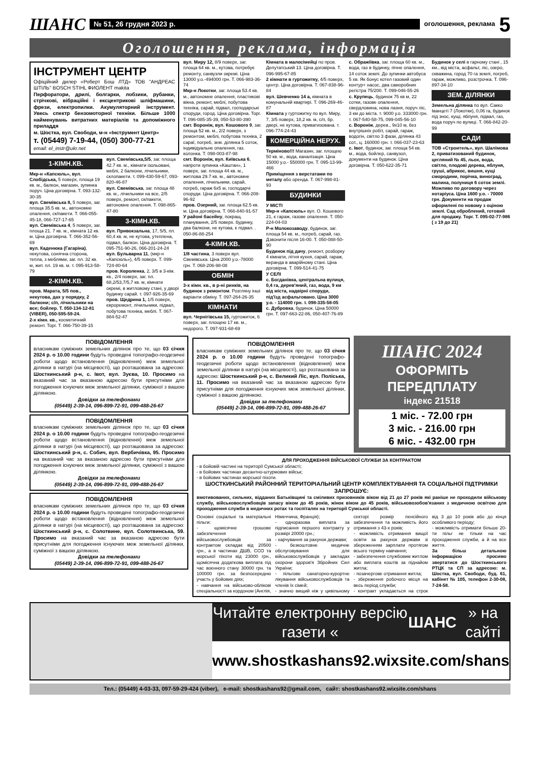ШАНС
№ 51, 26 грудня 2023 р. оголошення, реклама 5
Оголошення, реклама, інформація
ІНСТРУМЕНТ ЦЕНТР
Офіційний дилер «Роберт Бош ЛТД» ТОВ "АНДРЕАС ШТІЛЬ" BOSCH STIHL ФИОЛЕНТ makita
Перфоратори, дрилі, болгарки, лобзики, рубанки, стрічкові, вібраційні і ексцентрикові шліфмашини, фрези, електропилки. Акумуляторний інструмент. Увесь спектр бензомоторної техніки. Більше 1000 найменувань витратних матеріалів та допоміжного приладдя
м. Шостка, вул. Свободи, м-н «Інструмент Центр»
т. (05449) 7-19-44, (050) 300-77-21
email: el_instr@ukr.net
1-КІМН.КВ.
Мкр-н «Капсюль», вул. Слобідська, 5 поверх, площа 19 кв. м., балкон, магазин, зупинка поруч. Ціна договірна. Т. 093-132-30-35
вул. Свемівська 8, 5 поверх, заг. площа 35.5 кв. м., автономне опалення, ск/пакети. Т. 066-055-45-18, 066-727-17-65
вул. Свемівська 4, 5 поверх, заг. площа 21. 7 кв. м., кімната 12 кв. м. Ціна договірна. Т. 066-352-56-69
вул. Каденюка (Гагаріна), некутова, сонячна сторона, тепла, з меблями, заг. пл. 32 кв. м, жит. пл. 19 кв. м. т. 095-913-58-79
2-КІМН.КВ.
пров. Марата, 5/5 пов., некутова, дах у порядку, 2 балкони; с/п, лічильники на все; бойлер. Т. 050-134-12-81 (VIBER), 050-595-59-24.
2-х кімн. кв., косметичний ремонт. Торг. Т. 066-750-39-15
вул. Свемівська,5/5, заг. площа 42.7 кв. м., кімнати ізольовані, меблі, 2 балкони, лічильники, склопакети. т. 099-430-59-67, 093-820-46-87
вул. Свемівська, заг. площа 48 кв. м., лічильники на все, 2/5 поверх, ремонт, ск/пакети, автономне опалення. Т. 098-865-47-80
3-КІМН.КВ.
вул. Привокзальна, 17, 5/5, пл. 60,4 кв. м, не кутова, утеплена, підвал, балкон. Ціна договірна. Т. 095-751-90-26, 066-201-24-24
вул. Бульварна 11, (мкр-н «Капсюль»), 4/5 поверх. Т. 099-724-80-64
пров. Короленка, 2, 3/5 в 3-кім. кв., 2/4 поверх, заг. пл. 68,2/53,7/5,7 кв. м, кімнати окремі, в житловому стані, у дворі будинку сарай. т. 097-926-35-69
пров. Щедрина 1, 1/5 поверх, євроремонт, лічильники, підвал, побутова техніка, меблі. Т. 067-884-52-47
вул. Миру 12, 8/9 поверх, заг. площа 64 кв. м., кутова, потребує ремонту, санвузли окремі. Ціна 13000 у.о.-494000 грн. Т. 066-983-36-74
Мкр-н Локотки, заг. площа 53.4 кв. м., автономне опалення, пластикові вікна, ремонт, меблі, побутова техніка, сарай, підвал, господарські споруди, город. Ціна договірна. Торг. Т. 096-085-35-39, 050-53-80-390
смт. Вороніж, вул. Кошового 9, заг. площа 52 кв. м., 2/2 поверх, з ремонтом, меблі, побутова техніка, 2 сараї, погреб, зем. ділянка 5 соток, індивідуальне опалення, газ. колонка. Т. 098-003-87-98
смт. Вороніж, вул. Київська 6, напроти зупинка «Каштан», 1 поверх, заг. площа 44 кв. м., житлова 29.7 кв. м., автономне опалення, лічильники, сарай, погреб, гараж 6х5 м, господарчі споруди. Ціна договірна. Т. 066-208-96-92
пров. Озерний, заг. площа 62.5 кв. м. Ціна договірна. Т. 066-840-91-57
У районі басейну, покращ. планування, 2/5 поверх. будинку, два балкони, не кутова, є підвал. . 050-86-88-254
4-КІМН.КВ.
1/8 частина, 3 поверх вул. Свемівська. Ціна 2000 у.о.-78000 грн. Т. 068-206-98-08
ОБМІН
3-х кімн. кв., в р-ні ринків, на будинок з ремонтом. Розгляну інші варіанти обміну. Т. 097-264-26-35
КІМНАТИ
вул. Чернігівська 15, гуртожиток, 6 поверх, заг. площею 17 кв. м., недорого. Т. 097-931-68-69
Кімната в малосімейці по пров. Депутатський 13. Ціна договірна. Т. 096-995-67-85
2 кімнати в гуртожитку, 4/5 поверх, центр. Ціна договірна. Т. 067-838-96-84
вул. Шевченко 14 а, кімната в комунальній квартирі. Т. 096-269-46-87
Кімната у гуртожитку по вул. Миру, 7, 3/5 поверх, 18,2 кв. м, с/п, бр. двері, не кутова, приватизована. т. 096-774-24-43
КОМЕРЦІЙНА НЕРУХ.
Терміново!!! Магазин, заг. площею 50 кв. м., вода, каналізація. Ціна 15000 у.о.- 550000 грн. Т. 095-13-99-466
Приміщення з верстатами по металу або оренда. Т. 067-998-81-93
БУДИНКИ
У МІСТІ
Мкр-н «Капсюль» вул. О. Кошевого 21, є гараж, газове опалення. Т. 050-224-04-03
Р-н Молокозаводу, будинок, заг. площа 54 кв. м., погреб, сарай, газ. Дзвонити після 16-00. Т. 050-088-50-90
Будинок під дачу, ремонт, розборку 4 кімнати, літня кухня, сарай, гараж, веранда в аварійному стані. Ціна договірна. Т. 099-514-41-75
У СЕЛІ
с. Богданівка, центральна вулиця, 0,4 га, дерев'яний, газ, вода, 9 км від міста, надвірні споруди, під'їзд асфальтовано. Ціна 3000 у.о. - 114000 грн. т. 098-335-58-05
с. Дубровка, будинок. Ціна 50000 грн. Т. 097-663-22-86, 050-407-76-89
с. Ображіївка, заг. площа 60 кв. м., вода, газ в будинку, пічне опалення, 14 соток землі. До зупинки автобуса 5 хв. Як бонус котел газовий один контур+ насос, два саморобних регістра 75/200. Т. 099-046-55-26
с. Крупець, будинок 75 кв м, 22 сотки, газове опалення, свердловина, нова лазня, поруч ліс, 3 км до міста. т. 9000 у.о. 333000 грн. т. 067-540-58-75, 099-045-56-10
с. Вороніж, дерев., 9х10 м, без внутрішніх робіт, сарай, гараж, водогін, світло 3 фази, ділянка 43 сот., ц. 160000 грн. т. 066-037-23-63
с. Івот, будинок, заг. площа 54 кв. м., вода, бойлер, санвузол, документи на будинок. Ціна договірна. Т. 050-622-35-71
Будинок у селі в гарному стані , 15 км., від міста, асфальт, ліс, озеро, скважина, город 70 га землі, погреб, гараж, можливо, розстрочка. Т. 096-897-34-10
ЗЕМ. ДІЛЯНКИ
Земельна ділянка по вул. Сакко Іванцеті 7 (Локотки), 0,06 га, будинок під знос, кущі, яблуня, підвал, газ, вода поруч по вулиці. Т. 066-842-20-99
САДИ
ТОВ «Строитель», вул. Шалімова 2, приватизований будинок, цегляний № 45, льох, вода, світло, плодові дерева, яблуня, груші, абрикос, вишня, кущі смородини, порічка, виноград, малина, полуниця 6 соток землі. Можливо по договору через нотаріуса. Ціна 1600 у.о. - 70000 грн. Документи на продаж оформлені по новому з оціною землі. Сад оброблений, готовий для продажу. Торг. Т. 095-02-77-986 ( з 19 до 21)
ПОВІДОМЛЕННЯ
власникам суміжних земельних ділянок про те, що 03 січня 2024 р. о 10.00 години будуть проведені топографо-геодезичні роботи щодо встановлення (відновлення) меж земельної ділянки в натурі (на місцевості), що розташована за адресою: Шосткинський р-н, с. Івот, вул. Зуєва, 10. Просимо на вказаний час за вказаною адресою бути присутніми для погодження існуючих меж земельної ділянки, суміжної з вашою ділянкою.
Довідки за телефонами
(05449) 2-39-14, 096-899-72-91, 099-488-26-67
ПОВІДОМЛЕННЯ
власникам суміжних земельних ділянок про те, що 03 січня 2024 р. о 10.00 години будуть проведені топографо-геодезичні роботи щодо встановлення (відновлення) меж земельної ділянки в натурі (на місцевості), що розташована за адресою: Шосткинський р-н, с. Собич, вул. Вербичівка, 95. Просимо на вказаний час за вказаною адресою бути присутніми для погодження існуючих меж земельної ділянки, суміжної з вашою ділянкою.
Довідки за телефонами
(05449) 2-39-14, 096-899-72-91, 099-488-26-67
ПОВІДОМЛЕННЯ
власникам суміжних земельних ділянок про те, що 03 січня 2024 р. о 10.00 години будуть проведені топографо-геодезичні роботи щодо встановлення (відновлення) меж земельної ділянки в натурі (на місцевості), що розташована за адресою: Шосткинський р-н, с. Солотвинe, вул. Солотвинська, 59. Просимо на вказаний час за вказаною адресою бути присутніми для погодження існуючих меж земельної ділянки, суміжної з вашою ділянкою.
Довідки за телефонами
(05449) 2-39-14, 096-899-72-91, 099-488-26-67
ПОВІДОМЛЕННЯ
власникам суміжних земельних ділянок про те, що 03 січня 2024 р. о 10.00 години будуть проведені топографо-геодезичні роботи щодо встановлення (відновлення) меж земельної ділянки в натурі (на місцевості), що розташована за адресою: Шосткинський р-н, с. Великий Ліс, вул. Поліська, 11. Просимо на вказаний час за вказаною адресою бути присутніми для погодження існуючих меж земельної ділянки, суміжної з вашою ділянкою.
Довідки за телефонами
(05449) 2-39-14, 096-899-72-91, 099-488-26-67
ШАНС 2024
ОФОРМІТЬ ПЕРЕДПЛАТУ
індекс 21518
1 міс. - 72.00 грн
3 міс. - 216.00 грн
6 міс. - 432.00 грн
ДЛЯ ПРОХОДЖЕННЯ ВІЙСЬКОВОЇ СЛУЖБИ ЗА КОНТРАКТОМ- в бойовій частині на території Сумської області;
- в бойових частинах десантно-штурмових військ;
- в бойових частинах морської піхоти.
ШОСТКИНСЬКИЙ РАЙОННИЙ ТЕРИТОРІАЛЬНИЙ ЦЕНТР КОМПЛЕКТУВАННЯ ТА СОЦІАЛЬНОЇ ПІДТРИМКИ ЗАПРОШУЄ:вмотивованих, сильних, відданих Батьківщині та сміливих призовників віком від 21 до 27 років які раніше не проходили військову службу, військовослужбовців запасу віком до 45 років, жінок віком до 45 років, військовозобов'язаних з медичною освітою для проходження служби в медичних ротах та госпіталях на території Сумської області.
Основні соціальні та матеріальні пільги:
- щомісячне грошове забезпечення військовослужбовців за контрактом складає від 20500 грн., а в частинах ДШВ, ССО та морської піхоти від 23000 грн., щомісячна додаткова виплата під час воєнного стану 30000 грн. та 100000 грн. за безпосередню участь у бойових діях;
- навчання на військово-облікові спеціальності за кордоном (Англія, Німеччина, Франція);
- одноразова виплата за підписання першого контракту у розмірі 20000 грн.;
- харчування за рахунок держави;
- безкоштовне медичне обслуговування для військовослужбовців у закладах охорони здоров'я Збройних Сил України;
- пільгове санаторно-курортне лікування військовослужбовців та членів їх сімей;
- значно вищий ніж у цивільному секторі розмір пенсійного забезпечення та можливість його отримання з 43-х років;
- можливість отримання вищої освіти за рахунок держави зі збереженням зарплати протягом всього терміну навчання;
- забезпечення службовим житлом або виплата коштів за піднайом житла;
- позачергове отримання житла;
- збереження робочого місця на весь період служби;
- контракт укладається на строк від 3 до 10 років або до кінця особливого періоду;
- можливість отримати більше 20-ти пільг не тільки на час проходження служби, а й на все життя.
За більш детальною інформацією просимо звертатися до Шосткинського РТЦК та СП за адресою: м. Шостка, вул. Свободи, буд. 61, кабінет № 105, телефон 2-30-08, 7-24-58.
Читайте електронну версію газети « ШАНС » на сайті
www.shostkashans92.wixsite.com/shans
Тел.: (05449) 4-03-33, 097-59-29-424 (viber), e-mail: shostkashans92@gmail.com, сайт: shostkashans92.wixsite.com/shans